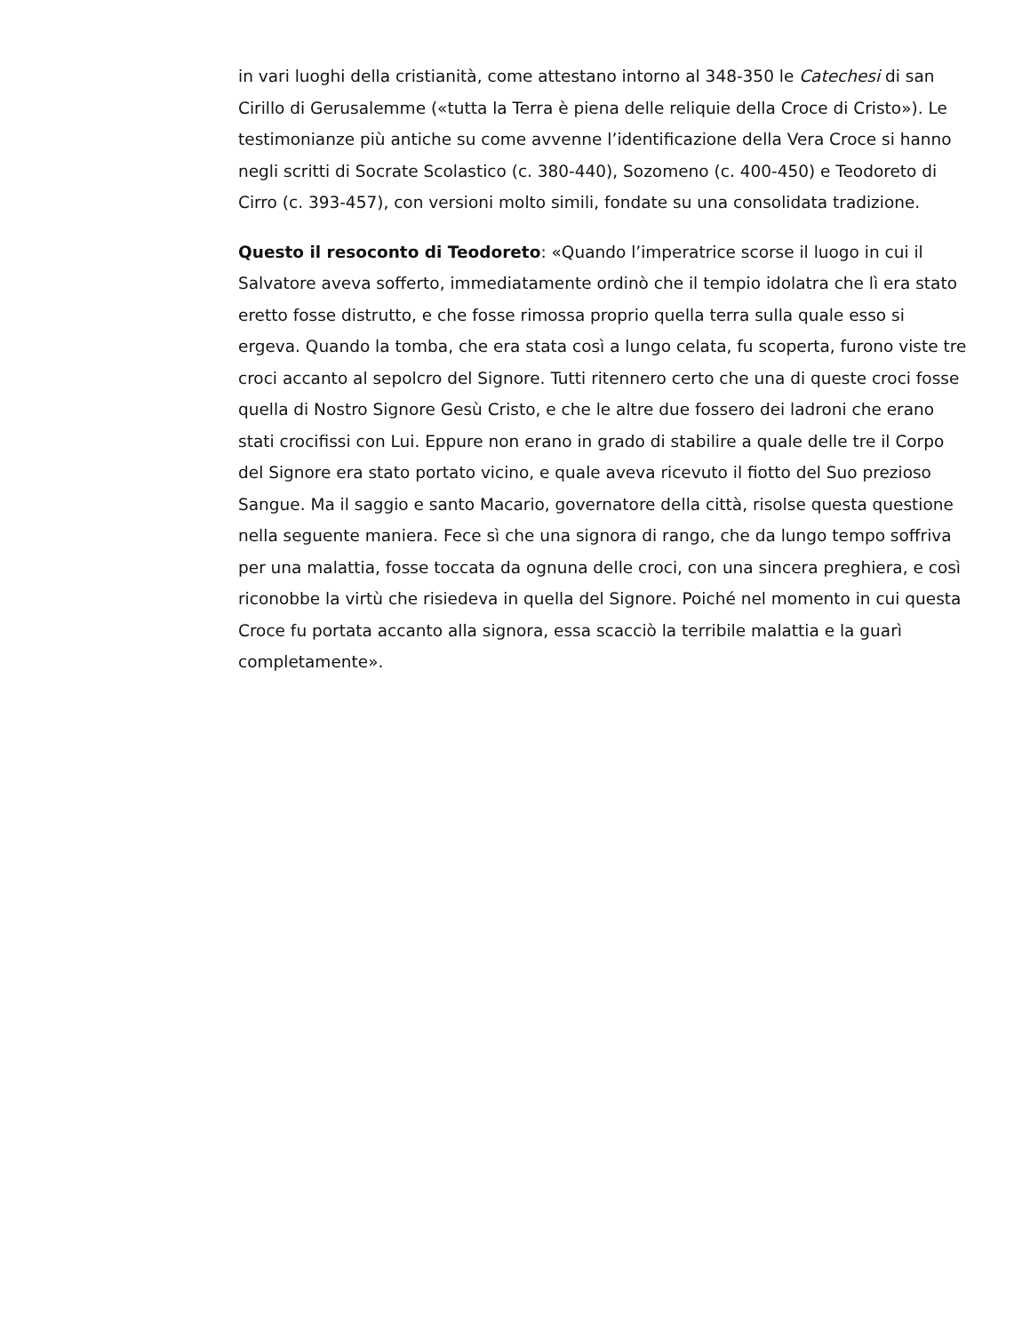in vari luoghi della cristianità, come attestano intorno al 348-350 le Catechesi di san Cirillo di Gerusalemme («tutta la Terra è piena delle reliquie della Croce di Cristo»). Le testimonianze più antiche su come avvenne l’identificazione della Vera Croce si hanno negli scritti di Socrate Scolastico (c. 380-440), Sozomeno (c. 400-450) e Teodoreto di Cirro (c. 393-457), con versioni molto simili, fondate su una consolidata tradizione.
Questo il resoconto di Teodoreto: «Quando l’imperatrice scorse il luogo in cui il Salvatore aveva sofferto, immediatamente ordinò che il tempio idolatra che lì era stato eretto fosse distrutto, e che fosse rimossa proprio quella terra sulla quale esso si ergeva. Quando la tomba, che era stata così a lungo celata, fu scoperta, furono viste tre croci accanto al sepolcro del Signore. Tutti ritennero certo che una di queste croci fosse quella di Nostro Signore Gesù Cristo, e che le altre due fossero dei ladroni che erano stati crocifissi con Lui. Eppure non erano in grado di stabilire a quale delle tre il Corpo del Signore era stato portato vicino, e quale aveva ricevuto il fiotto del Suo prezioso Sangue. Ma il saggio e santo Macario, governatore della città, risolse questa questione nella seguente maniera. Fece sì che una signora di rango, che da lungo tempo soffriva per una malattia, fosse toccata da ognuna delle croci, con una sincera preghiera, e così riconobbe la virtù che risiedeva in quella del Signore. Poiché nel momento in cui questa Croce fu portata accanto alla signora, essa scacciò la terribile malattia e la guarì completamente».